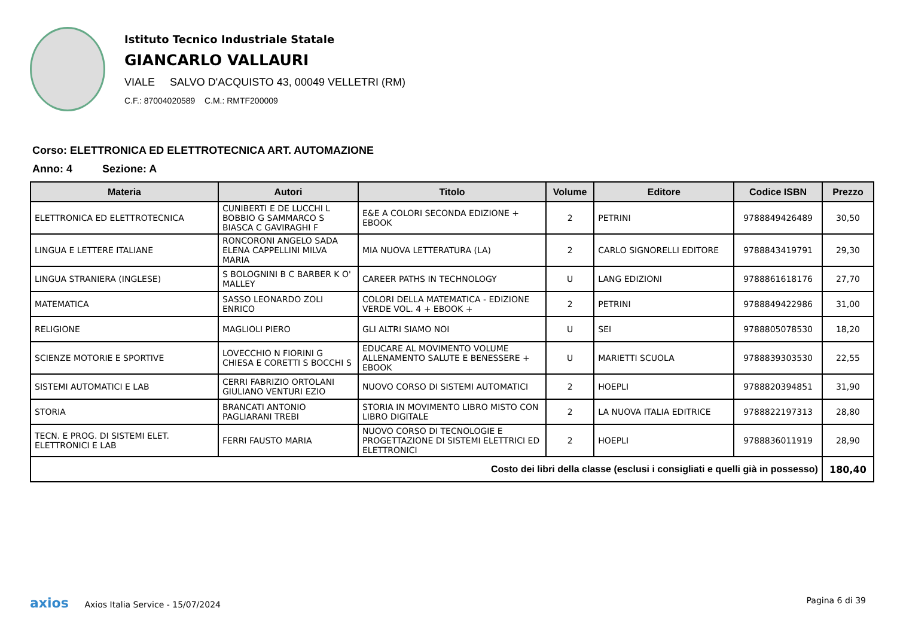Istituto Tecnico Industriale Statale
GIANCARLO VALLAURI
VIALE SALVO D'ACQUISTO 43, 00049 VELLETRI (RM)
C.F.: 87004020589 C.M.: RMTF200009
Corso: ELETTRONICA ED ELETTROTECNICA ART. AUTOMAZIONE
Anno: 4 Sezione: A
| Materia | Autori | Titolo | Volume | Editore | Codice ISBN | Prezzo |
| --- | --- | --- | --- | --- | --- | --- |
| ELETTRONICA ED ELETTROTECNICA | CUNIBERTI E DE LUCCHI L BOBBIO G SAMMARCO S BIASCA C GAVIRAGHI F | E&E A COLORI SECONDA EDIZIONE + EBOOK | 2 | PETRINI | 9788849426489 | 30,50 |
| LINGUA E LETTERE ITALIANE | RONCORONI ANGELO SADA ELENA CAPPELLINI MILVA MARIA | MIA NUOVA LETTERATURA (LA) | 2 | CARLO SIGNORELLI EDITORE | 9788843419791 | 29,30 |
| LINGUA STRANIERA (INGLESE) | S BOLOGNINI B C BARBER K O' MALLEY | CAREER PATHS IN TECHNOLOGY | U | LANG EDIZIONI | 9788861618176 | 27,70 |
| MATEMATICA | SASSO LEONARDO ZOLI ENRICO | COLORI DELLA MATEMATICA - EDIZIONE VERDE VOL. 4 + EBOOK + | 2 | PETRINI | 9788849422986 | 31,00 |
| RELIGIONE | MAGLIOLI PIERO | GLI ALTRI SIAMO NOI | U | SEI | 9788805078530 | 18,20 |
| SCIENZE MOTORIE E SPORTIVE | LOVECCHIO N FIORINI G CHIESA E CORETTI S BOCCHI S | EDUCARE AL MOVIMENTO VOLUME ALLENAMENTO SALUTE E BENESSERE + EBOOK | U | MARIETTI SCUOLA | 9788839303530 | 22,55 |
| SISTEMI AUTOMATICI E LAB | CERRI FABRIZIO ORTOLANI GIULIANO VENTURI EZIO | NUOVO CORSO DI SISTEMI AUTOMATICI | 2 | HOEPLI | 9788820394851 | 31,90 |
| STORIA | BRANCATI ANTONIO PAGLIARANI TREBI | STORIA IN MOVIMENTO LIBRO MISTO CON LIBRO DIGITALE | 2 | LA NUOVA ITALIA EDITRICE | 9788822197313 | 28,80 |
| TECN. E PROG. DI SISTEMI ELET. ELETTRONICI E LAB | FERRI FAUSTO MARIA | NUOVO CORSO DI TECNOLOGIE E PROGETTAZIONE DI SISTEMI ELETTRICI ED ELETTRONICI | 2 | HOEPLI | 9788836011919 | 28,90 |
| Costo dei libri della classe (esclusi i consigliati e quelli già in possesso) | | | | | | 180,40 |
axios Axios Italia Service - 15/07/2024 Pagina 6 di 39